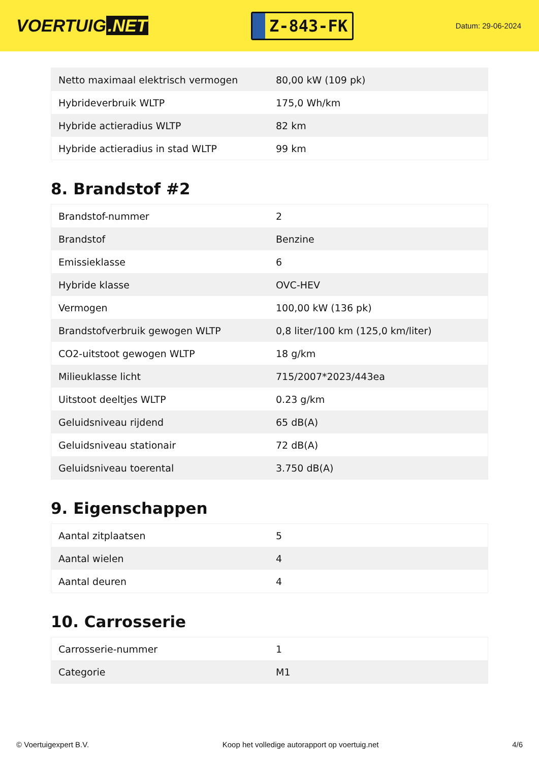VOERTUIG.NET
Z-843-FK
Datum: 29-06-2024
| Netto maximaal elektrisch vermogen | 80,00 kW (109 pk) |
| Hybrideverbruik WLTP | 175,0 Wh/km |
| Hybride actieradius WLTP | 82 km |
| Hybride actieradius in stad WLTP | 99 km |
8. Brandstof #2
| Brandstof-nummer | 2 |
| Brandstof | Benzine |
| Emissieklasse | 6 |
| Hybride klasse | OVC-HEV |
| Vermogen | 100,00 kW (136 pk) |
| Brandstofverbruik gewogen WLTP | 0,8 liter/100 km (125,0 km/liter) |
| CO2-uitstoot gewogen WLTP | 18 g/km |
| Milieuklasse licht | 715/2007*2023/443ea |
| Uitstoot deeltjes WLTP | 0.23 g/km |
| Geluidsniveau rijdend | 65 dB(A) |
| Geluidsniveau stationair | 72 dB(A) |
| Geluidsniveau toerental | 3.750 dB(A) |
9. Eigenschappen
| Aantal zitplaatsen | 5 |
| Aantal wielen | 4 |
| Aantal deuren | 4 |
10. Carrosserie
| Carrosserie-nummer | 1 |
| Categorie | M1 |
© Voertuigexpert B.V. Koop het volledige autorapport op voertuig.net 4/6